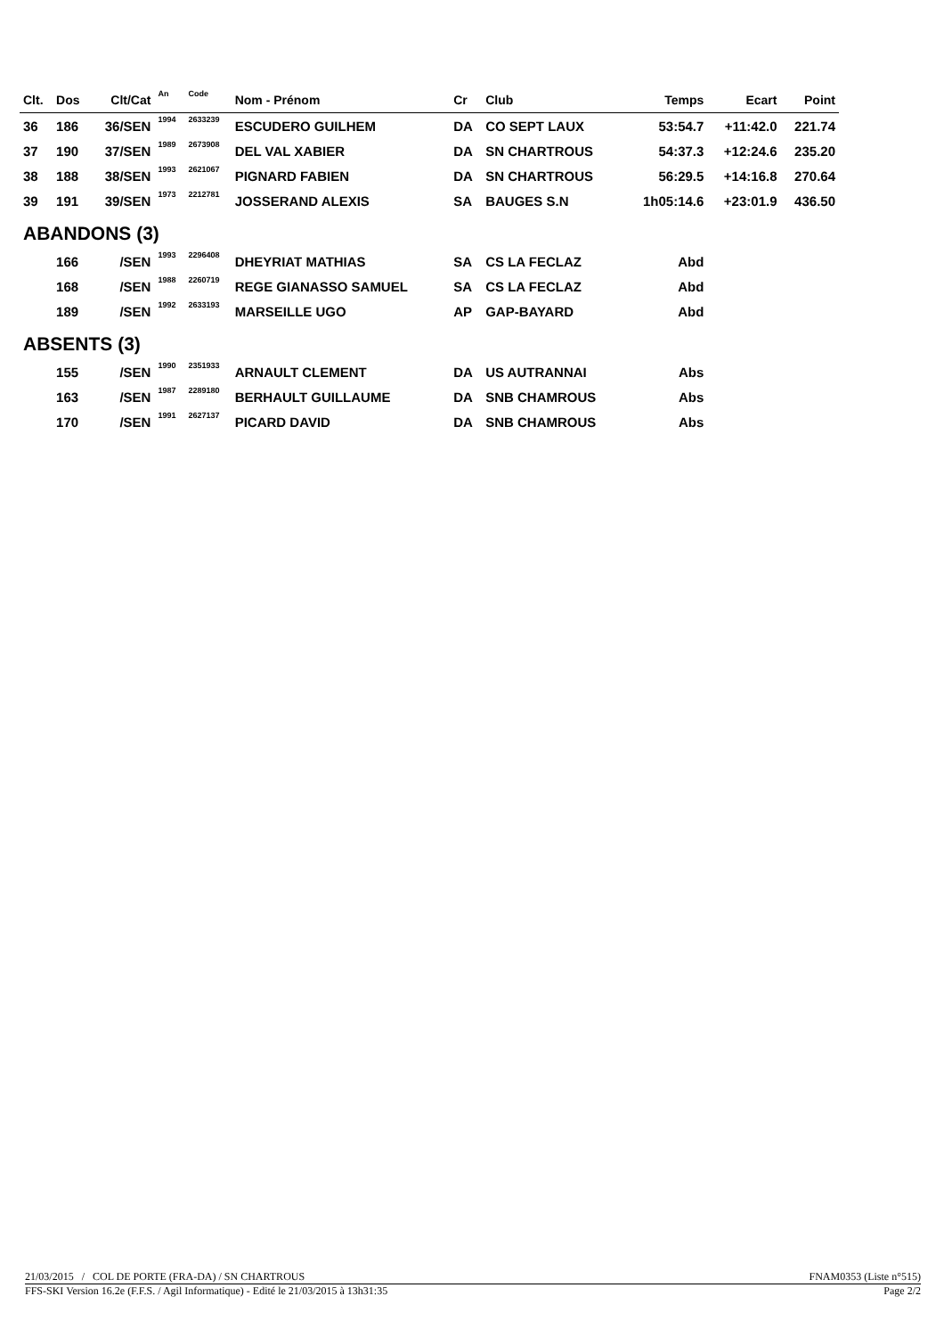| Clt. | Dos | Clt/Cat | An | Code | Nom - Prénom | Cr | Club | Temps | Ecart | Point |
| --- | --- | --- | --- | --- | --- | --- | --- | --- | --- | --- |
| 36 | 186 | 36/SEN | 1994 | 2633239 | ESCUDERO GUILHEM | DA | CO SEPT LAUX | 53:54.7 | +11:42.0 | 221.74 |
| 37 | 190 | 37/SEN | 1989 | 2673908 | DEL VAL XABIER | DA | SN CHARTROUS | 54:37.3 | +12:24.6 | 235.20 |
| 38 | 188 | 38/SEN | 1993 | 2621067 | PIGNARD FABIEN | DA | SN CHARTROUS | 56:29.5 | +14:16.8 | 270.64 |
| 39 | 191 | 39/SEN | 1973 | 2212781 | JOSSERAND ALEXIS | SA | BAUGES S.N | 1h05:14.6 | +23:01.9 | 436.50 |
| ABANDONS (3) | | | | | | | | | | |
| | 166 | /SEN | 1993 | 2296408 | DHEYRIAT MATHIAS | SA | CS LA FECLAZ | Abd | | |
| | 168 | /SEN | 1988 | 2260719 | REGE GIANASSO SAMUEL | SA | CS LA FECLAZ | Abd | | |
| | 189 | /SEN | 1992 | 2633193 | MARSEILLE UGO | AP | GAP-BAYARD | Abd | | |
| ABSENTS (3) | | | | | | | | | | |
| | 155 | /SEN | 1990 | 2351933 | ARNAULT CLEMENT | DA | US AUTRANNAI | Abs | | |
| | 163 | /SEN | 1987 | 2289180 | BERHAULT GUILLAUME | DA | SNB CHAMROUS | Abs | | |
| | 170 | /SEN | 1991 | 2627137 | PICARD DAVID | DA | SNB CHAMROUS | Abs | | |
21/03/2015 / COL DE PORTE (FRA-DA) / SN CHARTROUS FNAM0353 (Liste n°515)
FFS-SKI Version 16.2e (F.F.S. / Agil Informatique) - Edité le 21/03/2015 à 13h31:35 Page 2/2